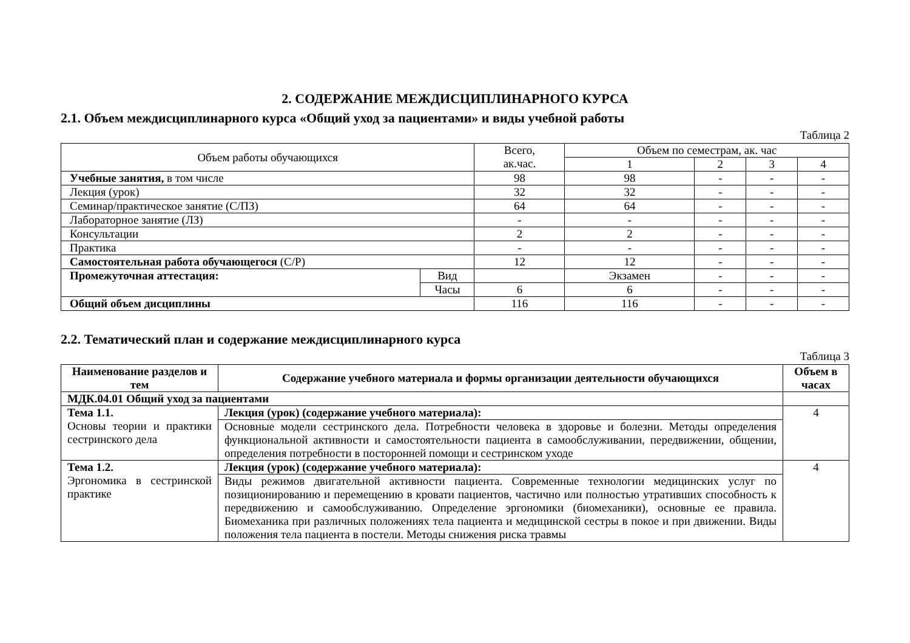2. СОДЕРЖАНИЕ МЕЖДИСЦИПЛИНАРНОГО КУРСА
2.1. Объем междисциплинарного курса «Общий уход за пациентами» и виды учебной работы
Таблица 2
| Объем работы обучающихся | | Всего, ак.час. | Объем по семестрам, ак. час | | | |
| | | | 1 | 2 | 3 | 4 |
| Учебные занятия, в том числе | | 98 | 98 | - | - | - |
| Лекция (урок) | | 32 | 32 | - | - | - |
| Семинар/практическое занятие (С/ПЗ) | | 64 | 64 | - | - | - |
| Лабораторное занятие (ЛЗ) | | - | - | - | - | - |
| Консультации | | 2 | 2 | - | - | - |
| Практика | | - | - | - | - | - |
| Самостоятельная работа обучающегося (С/Р) | | 12 | 12 | - | - | - |
| Промежуточная аттестация: | Вид | | Экзамен | - | - | - |
| | Часы | 6 | 6 | - | - | - |
| Общий объем дисциплины | | 116 | 116 | - | - | - |
2.2. Тематический план и содержание междисциплинарного курса
Таблица 3
| Наименование разделов и тем | Содержание учебного материала и формы организации деятельности обучающихся | Объем в часах |
| --- | --- | --- |
| МДК.04.01 Общий уход за пациентами | | |
| Тема 1.1. Основы теории и практики сестринского дела | Лекция (урок) (содержание учебного материала): | 4 |
| | Основные модели сестринского дела. Потребности человека в здоровье и болезни. Методы определения функциональной активности и самостоятельности пациента в самообслуживании, передвижении, общении, определения потребности в посторонней помощи и сестринском уходе | |
| Тема 1.2. Эргономика в сестринской практике | Лекция (урок) (содержание учебного материала): | 4 |
| | Виды режимов двигательной активности пациента. Современные технологии медицинских услуг по позиционированию и перемещению в кровати пациентов, частично или полностью утративших способность к передвижению и самообслуживанию. Определение эргономики (биомеханики), основные ее правила. Биомеханика при различных положениях тела пациента и медицинской сестры в покое и при движении. Виды положения тела пациента в постели. Методы снижения риска травмы | |